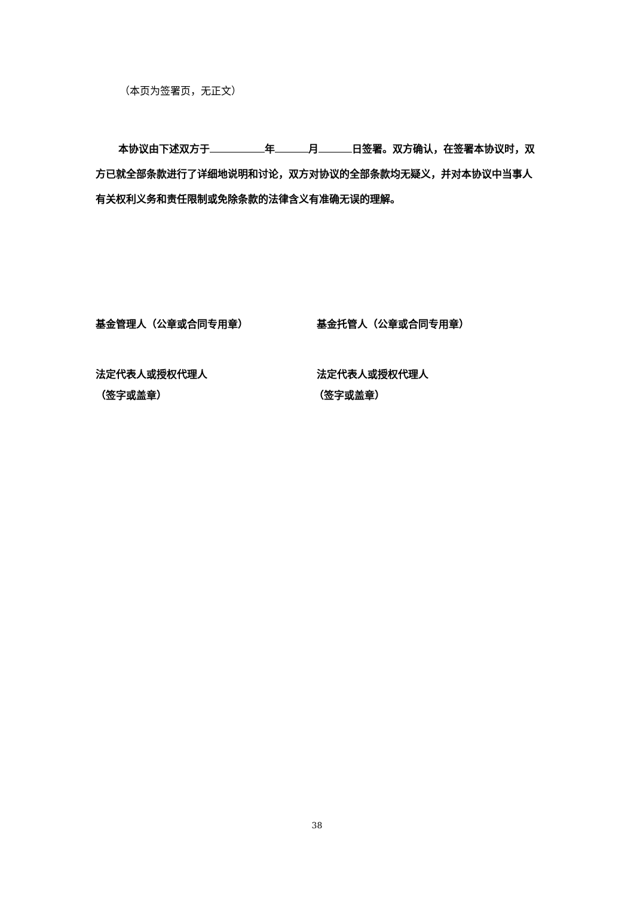（本页为签署页，无正文）
本协议由下述双方于 年 月 日签署。双方确认，在签署本协议时，双方已就全部条款进行了详细地说明和讨论，双方对协议的全部条款均无疑义，并对本协议中当事人有关权利义务和责任限制或免除条款的法律含义有准确无误的理解。
基金管理人（公章或合同专用章） 基金托管人（公章或合同专用章）
法定代表人或授权代理人 法定代表人或授权代理人
（签字或盖章） （签字或盖章）
38